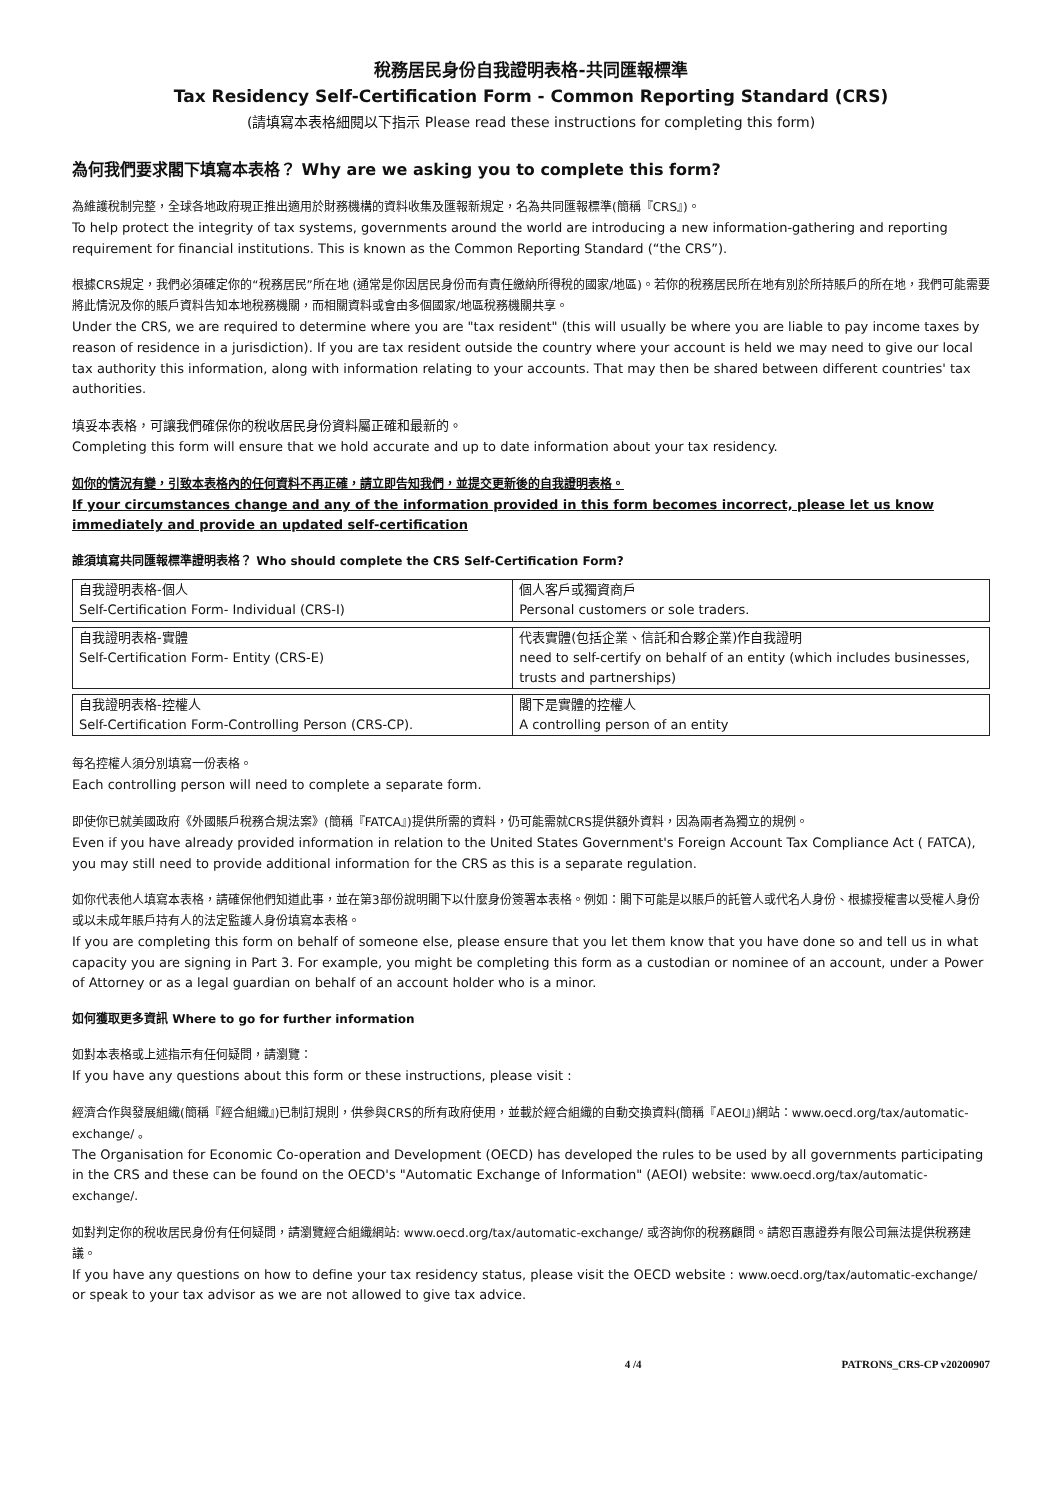稅務居民身份自我證明表格-共同匯報標準
Tax Residency Self-Certification Form - Common Reporting Standard (CRS)
(請填寫本表格細閱以下指示 Please read these instructions for completing this form)
為何我們要求閣下填寫本表格？ Why are we asking you to complete this form?
為維護稅制完整，全球各地政府現正推出適用於財務機構的資料收集及匯報新規定，名為共同匯報標準(簡稱『CRS』)。
To help protect the integrity of tax systems, governments around the world are introducing a new information-gathering and reporting requirement for financial institutions. This is known as the Common Reporting Standard (“the CRS”).
根據CRS規定，我們必須確定你的“稅務居民”所在地 (通常是你因居民身份而有責任繳納所得稅的國家/地區)。若你的稅務居民所在地有別於所持賬戶的所在地，我們可能需要將此情況及你的賬戶資料告知本地稅務機關，而相關資料或會由多個國家/地區稅務機關共享。
Under the CRS, we are required to determine where you are "tax resident" (this will usually be where you are liable to pay income taxes by reason of residence in a jurisdiction). If you are tax resident outside the country where your account is held we may need to give our local tax authority this information, along with information relating to your accounts. That may then be shared between different countries' tax authorities.
填妥本表格，可讓我們確保你的稅收居民身份資料屬正確和最新的。
Completing this form will ensure that we hold accurate and up to date information about your tax residency.
如你的情況有變，引致本表格內的任何資料不再正確，請立即告知我們，並提交更新後的自我證明表格。
If your circumstances change and any of the information provided in this form becomes incorrect, please let us know immediately and provide an updated self-certification
誰須填寫共同匯報標準證明表格？ Who should complete the CRS Self-Certification Form?
| 自我證明表格-個人 Self-Certification Form- Individual (CRS-I) | 個人客戶或獨資商戶 Personal customers or sole traders. |
| 自我證明表格-實體 Self-Certification Form- Entity (CRS-E) | 代表實體(包括企業、信託和合夥企業)作自我證明 need to self-certify on behalf of an entity (which includes businesses, trusts and partnerships) |
| 自我證明表格-控權人 Self-Certification Form-Controlling Person (CRS-CP). | 閣下是實體的控權人 A controlling person of an entity |
每名控權人須分別填寫一份表格。
Each controlling person will need to complete a separate form.
即使你已就美國政府《外國賬戶稅務合規法案》(簡稱『FATCA』)提供所需的資料，仍可能需就CRS提供額外資料，因為兩者為獨立的規例。
Even if you have already provided information in relation to the United States Government's Foreign Account Tax Compliance Act ( FATCA), you may still need to provide additional information for the CRS as this is a separate regulation.
如你代表他人填寫本表格，請確保他們知道此事，並在第3部份說明閣下以什麼身份簽署本表格。例如：閣下可能是以賬戶的託管人或代名人身份、根據授權書以受權人身份或以未成年賬戶持有人的法定監護人身份填寫本表格。
If you are completing this form on behalf of someone else, please ensure that you let them know that you have done so and tell us in what capacity you are signing in Part 3. For example, you might be completing this form as a custodian or nominee of an account, under a Power of Attorney or as a legal guardian on behalf of an account holder who is a minor.
如何獲取更多資訊 Where to go for further information
如對本表格或上述指示有任何疑問，請瀏覽：
If you have any questions about this form or these instructions, please visit :
經濟合作與發展組織(簡稱『經合組織』)已制訂規則，供參與CRS的所有政府使用，並載於經合組織的自動交換資料(簡稱『AEOI』)網站：www.oecd.org/tax/automatic-exchange/ 。
The Organisation for Economic Co-operation and Development (OECD) has developed the rules to be used by all governments participating in the CRS and these can be found on the OECD's "Automatic Exchange of Information" (AEOI) website: www.oecd.org/tax/automatic-exchange/.
如對判定你的稅收居民身份有任何疑問，請瀏覽經合組織網站: www.oecd.org/tax/automatic-exchange/ 或咨詢你的稅務顧問。請恕百惠證券有限公司無法提供稅務建議。
If you have any questions on how to define your tax residency status, please visit the OECD website : www.oecd.org/tax/automatic-exchange/ or speak to your tax advisor as we are not allowed to give tax advice.
4 /4 PATRONS_CRS-CP v20200907